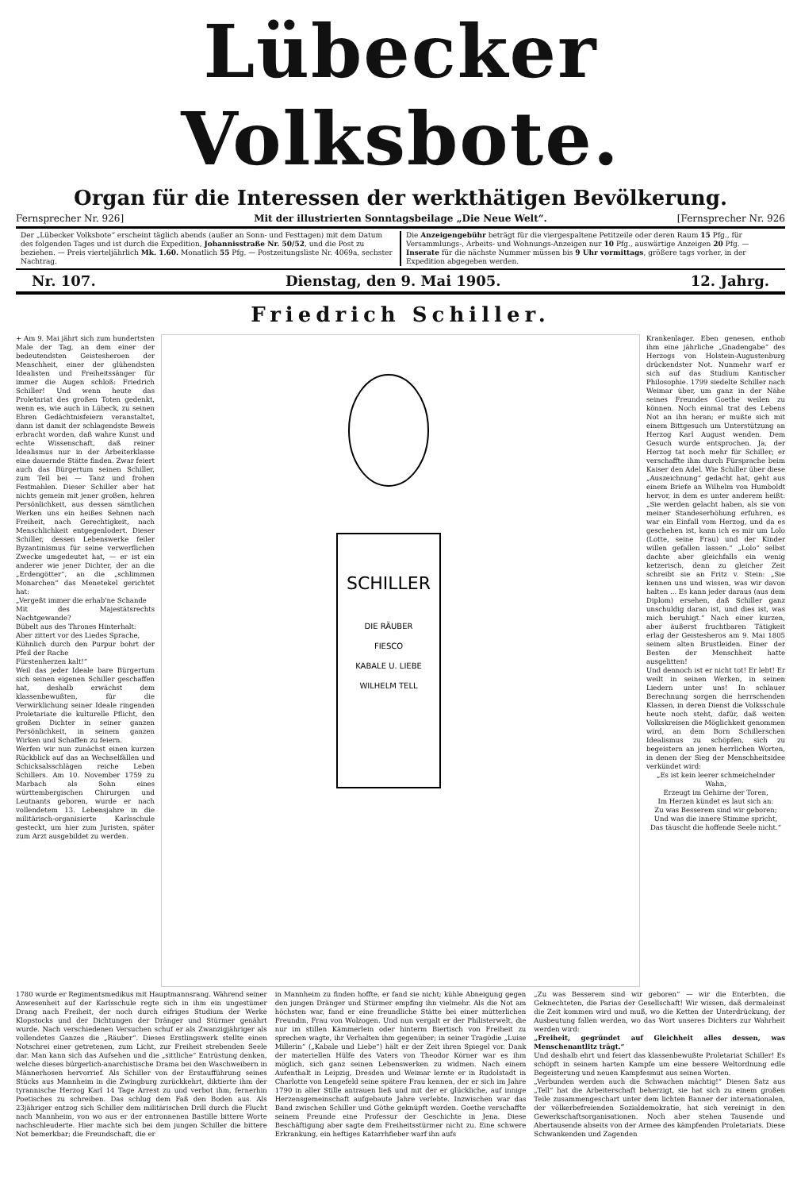Lübecker Volksbote.
Organ für die Interessen der werkthätigen Bevölkerung.
Fernsprecher Nr. 926] Mit der illustrierten Sonntagsbeilage „Die Neue Welt“. [Fernsprecher Nr. 926
Der „Lübecker Volksbote“ erscheint täglich abends (außer an Sonn- und Festtagen) mit dem Datum des folgenden Tages und ist durch die Expedition, Johannisstraße Nr. 50/52, und die Post zu beziehen. — Preis vierteljährlich Mk. 1.60. Monatlich 55 Pfg. — Postzeitungsliste Nr. 4069a, sechster Nachtrag.
Die Anzeigengebühr beträgt für die viergespaltene Petitzeile oder deren Raum 15 Pfg., für Versammlungs-, Arbeits- und Wohnungs-Anzeigen nur 10 Pfg., auswärtige Anzeigen 20 Pfg. — Inserate für die nächste Nummer müssen bis 9 Uhr vormittags, größere tags vorher, in der Expedition abgegeben werden.
Nr. 107. Dienstag, den 9. Mai 1905. 12. Jahrg.
Friedrich Schiller.
+ Am 9. Mai jährt sich zum hundertsten Male der Tag, an dem einer der bedeutendsten Geistesheroen der Menschheit, einer der glühendsten Idealisten und Freiheitssänger für immer die Augen schloß: Friedrich Schiller! Und wenn heute das Proletariat des großen Toten gedenkt, wenn es, wie auch in Lübeck, zu seinen Ehren Gedächtnisfeiern veranstaltet, dann ist damit der schlagendste Beweis erbracht worden, daß wahre Kunst und echte Wissenschaft, daß reiner Idealismus nur in der Arbeiterklasse eine dauernde Stätte finden. Zwar feiert auch das Bürgertum seinen Schiller, zum Teil bei — Tanz und frohen Festmahlen. Dieser Schiller aber hat nichts gemein mit jener großen, hehren Persönlichkeit, aus dessen sämtlichen Werken uns ein heißes Sehnen nach Freiheit, nach Gerechtigkeit, nach Menschlichkeit entgegenlodert. Dieser Schiller, dessen Lebenswerke feiler Byzantinismus für seine verwerflichen Zwecke umgedeutet hat, — er ist ein anderer wie jener Dichter, der an die „Erdengötter“, an die „schlimmen Monarchen“ das Menetekel gerichtet hat:
„Vergeßt immer die erhab'ne Schande
Mit des Majestätsrechts Nachtgewande?
Bübelt aus des Thrones Hinterhalt:
Aber zittert vor des Liedes Sprache,
Kühnlich durch den Purpur bohrt der Pfeil der Rache
Fürstenherzen kalt!“
Weil das jeder Ideale bare Bürgertum sich seinen eigenen Schiller geschaffen hat, deshalb erwächst dem klassenbewußten, für die Verwirklichung seiner Ideale ringenden Proletariate die kulturelle Pflicht, den großen Dichter in seiner ganzen Persönlichkeit, in seinem ganzen Wirken und Schaffen zu feiern.
Werfen wir nun zunächst einen kurzen Rückblick auf das an Wechselfällen und Schicksalsschlägen reiche Leben Schillers. Am 10. November 1759 zu Marbach als Sohn eines württembergischen Chirurgen und Leutnants geboren, wurde er nach vollendetem 13. Lebensjahre in die militärisch-organisierte Karlsschule gesteckt, um hier zum Juristen, später zum Arzt ausgebildet zu werden.
SCHILLER
DIE RÄUBER
FIESCO
KABALE U. LIEBE
WILHELM TELL
Krankenlager. Eben genesen, enthob ihm eine jährliche „Gnadengabe“ des Herzogs von Holstein-Augustenburg drückendster Not. Nunmehr warf er sich auf das Studium Kantischer Philosophie. 1799 siedelte Schiller nach Weimar über, um ganz in der Nähe seines Freundes Goethe weilen zu können. Noch einmal trat des Lebens Not an ihn heran; er mußte sich mit einem Bittgesuch um Unterstützung an Herzog Karl August wenden. Dem Gesuch wurde entsprochen. Ja, der Herzog tat noch mehr für Schiller; er verschaffte ihm durch Fürsprache beim Kaiser den Adel. Wie Schiller über diese „Auszeichnung“ gedacht hat, geht aus einem Briefe an Wilhelm von Humboldt hervor, in dem es unter anderem heißt: „Sie werden gelacht haben, als sie von meiner Standeserhöhung erfuhren, es war ein Einfall vom Herzog, und da es geschehen ist, kann ich es mir um Lolo (Lotte, seine Frau) und der Kinder willen gefallen lassen.“ „Lolo“ selbst dachte aber gleichfalls ein wenig ketzerisch, denn zu gleicher Zeit schreibt sie an Fritz v. Stein: „Sie kennen uns und wissen, was wir davon halten ... Es kann jeder daraus (aus dem Diplom) ersehen, daß Schiller ganz unschuldig daran ist, und dies ist, was mich beruhigt.“ Nach einer kurzen, aber äußerst fruchtbaren Tätigkeit erlag der Geistesheros am 9. Mai 1805 seinem alten Brustleiden. Einer der Besten der Menschheit hatte ausgelitten!
Und dennoch ist er nicht tot! Er lebt! Er weilt in seinen Werken, in seinen Liedern unter uns! In schlauer Berechnung sorgen die herrschenden Klassen, in deren Dienst die Volksschule heute noch steht, dafür, daß weiten Volkskreisen die Möglichkeit genommen wird, an dem Born Schillerschen Idealismus zu schöpfen, sich zu begeistern an jenen herrlichen Worten, in denen der Sieg der Menschheitsidee verkündet wird:
„Es ist kein leerer schmeichelnder Wahn,
Erzeugt im Gehirne der Toren,
Im Herzen kündet es laut sich an:
Zu was Besserem sind wir geboren;
Und was die innere Stimme spricht,
Das täuscht die hoffende Seele nicht.“
1780 wurde er Regimentsmedikus mit Hauptmannsrang. Während seiner Anwesenheit auf der Karlsschule regte sich in ihm ein ungestümer Drang nach Freiheit, der noch durch eifriges Studium der Werke Klopstocks und der Dichtungen der Dränger und Stürmer genährt wurde. Nach verschiedenen Versuchen schuf er als Zwanzigjähriger als vollendetes Ganzes die „Räuber“. Dieses Erstlingswerk stellte einen Notschrei einer getretenen, zum Licht, zur Freiheit strebenden Seele dar. Man kann sich das Aufsehen und die „sittliche“ Entrüstung denken, welche dieses bürgerlich-anarchistische Drama bei den Waschweibern in Männerhosen hervorrief. Als Schiller von der Erstaufführung seines Stücks aus Mannheim in die Zwingburg zurückkehrt, diktierte ihm der tyrannische Herzog Karl 14 Tage Arrest zu und verbot ihm, fernerhin Poetisches zu schreiben. Das schlug dem Faß den Boden aus. Als 23jähriger entzog sich Schiller dem militärischen Drill durch die Flucht nach Mannheim, von wo aus er der entronnenen Bastille bittere Worte nachschleuderte. Hier machte sich bei dem jungen Schiller die bittere Not bemerkbar; die Freundschaft, die er
in Mannheim zu finden hoffte, er fand sie nicht; kühle Abneigung gegen den jungen Dränger und Stürmer empfing ihn vielmehr. Als die Not am höchsten war, fand er eine freundliche Stätte bei einer mütterlichen Freundin, Frau von Wolzogen. Und nun vergalt er der Philisterwelt, die nur im stillen Kämmerlein oder hinterm Biertisch von Freiheit zu sprechen wagte, ihr Verhalten ihm gegenüber; in seiner Tragödie „Luise Millerin“ („Kabale und Liebe“) hält er der Zeit ihren Spiegel vor. Dank der materiellen Hülfe des Vaters von Theodor Körner war es ihm möglich, sich ganz seinen Lebenswerken zu widmen. Nach einem Aufenthalt in Leipzig, Dresden und Weimar lernte er in Rudolstadt in Charlotte von Lengefeld seine spätere Frau kennen, der er sich im Jahre 1790 in aller Stille antrauen ließ und mit der er glückliche, auf innige Herzensgemeinschaft aufgebaute Jahre verlebte. Inzwischen war das Band zwischen Schiller und Göthe geknüpft worden. Goethe verschaffte seinem Freunde eine Professur der Geschichte in Jena. Diese Beschäftigung aber sagte dem Freiheitsstürmer nicht zu. Eine schwere Erkrankung, ein heftiges Katarrhfieber warf ihn aufs
„Zu was Besserem sind wir geboren“ — wir die Enterbten, die Geknechteten, die Parias der Gesellschaft! Wir wissen, daß dermaleinst die Zeit kommen wird und muß, wo die Ketten der Unterdrückung, der Ausbeutung fallen werden, wo das Wort unseres Dichters zur Wahrheit werden wird:
„Freiheit, gegründet auf Gleichheit alles dessen, was Menschenantlitz trägt.“
Und deshalb ehrt und feiert das klassenbewußte Proletariat Schiller! Es schöpft in seinem harten Kampfe um eine bessere Weltordnung edle Begeisterung und neuen Kampfesmut aus seinen Worten.
„Verbunden werden auch die Schwachen mächtig!“ Diesen Satz aus „Tell“ hat die Arbeiterschaft beherzigt, sie hat sich zu einem großen Teile zusammengeschart unter dem lichten Banner der internationalen, der völkerbefreienden Sozialdemokratie, hat sich vereinigt in den Gewerkschaftsorganisationen. Noch aber stehen Tausende und Abertausende abseits von der Armee des kämpfenden Proletariats. Diese Schwankenden und Zagenden